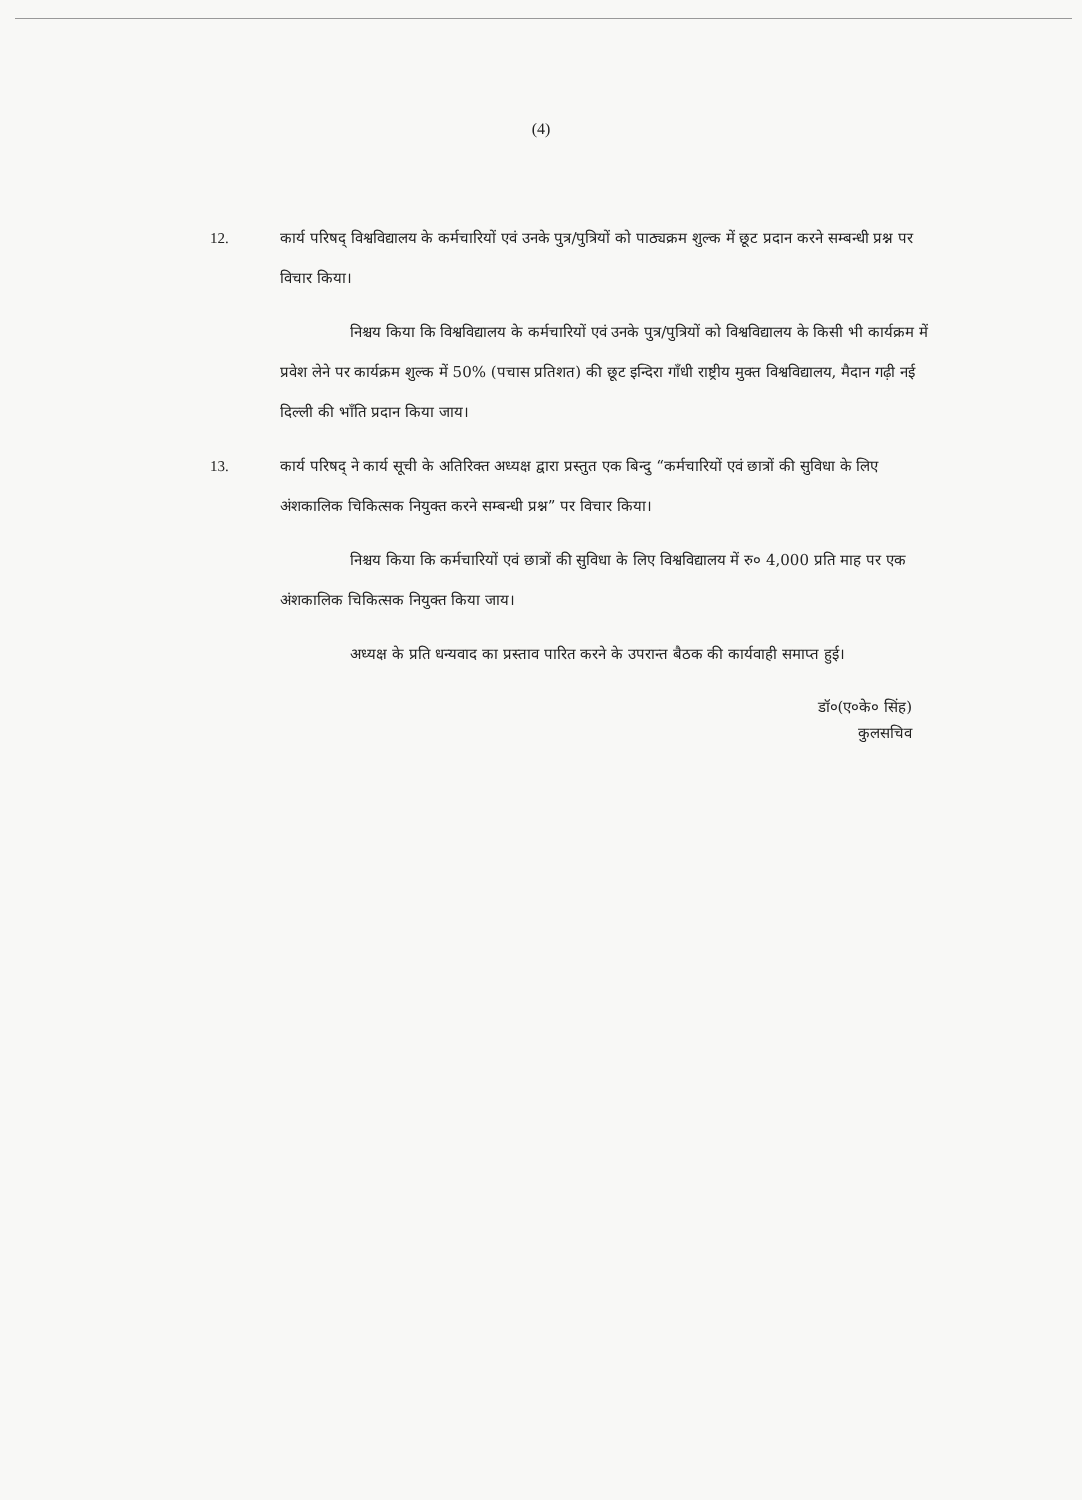(4)
12. कार्य परिषद् विश्वविद्यालय के कर्मचारियों एवं उनके पुत्र/पुत्रियों को पाठ्यक्रम शुल्क में छूट प्रदान करने सम्बन्धी प्रश्न पर विचार किया।
निश्चय किया कि विश्वविद्यालय के कर्मचारियों एवं उनके पुत्र/पुत्रियों को विश्वविद्यालय के किसी भी कार्यक्रम में प्रवेश लेने पर कार्यक्रम शुल्क में 50% (पचास प्रतिशत) की छूट इन्दिरा गाँधी राष्ट्रीय मुक्त विश्वविद्यालय, मैदान गढ़ी नई दिल्ली की भाँति प्रदान किया जाय।
13. कार्य परिषद् ने कार्य सूची के अतिरिक्त अध्यक्ष द्वारा प्रस्तुत एक बिन्दु “कर्मचारियों एवं छात्रों की सुविधा के लिए अंशकालिक चिकित्सक नियुक्त करने सम्बन्धी प्रश्न” पर विचार किया।
निश्चय किया कि कर्मचारियों एवं छात्रों की सुविधा के लिए विश्वविद्यालय में रु० 4,000 प्रति माह पर एक अंशकालिक चिकित्सक नियुक्त किया जाय।
अध्यक्ष के प्रति धन्यवाद का प्रस्ताव पारित करने के उपरान्त बैठक की कार्यवाही समाप्त हुई।
डॉ०(ए०के० सिंह)
कुलसचिव